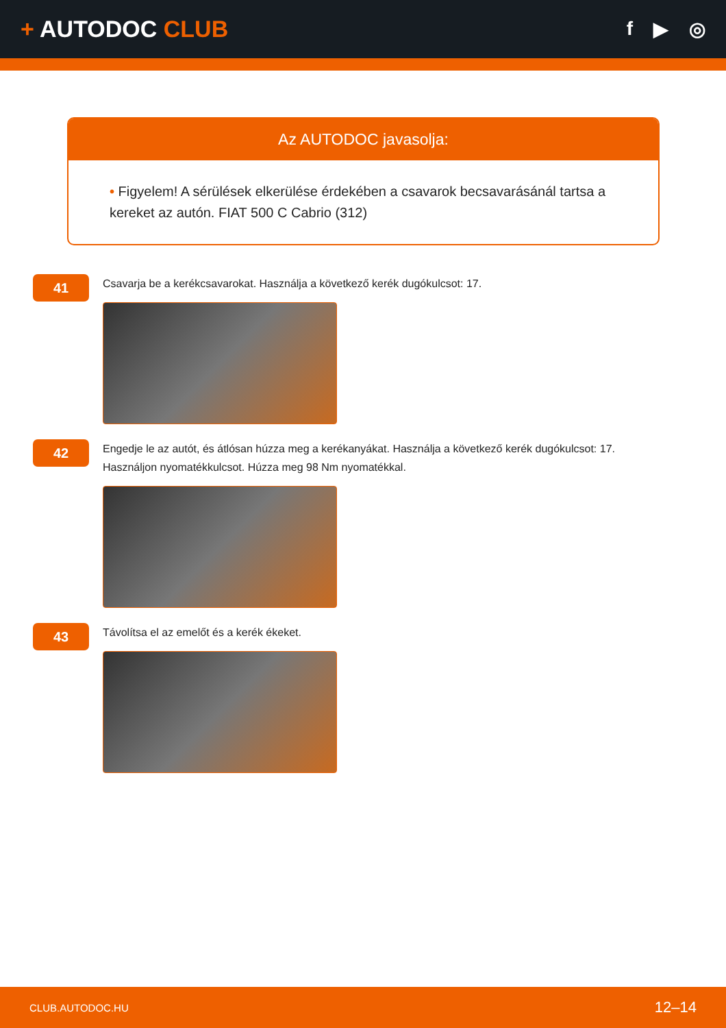+ AUTODOC CLUB
f ▶ ◎
Az AUTODOC javasolja:
• Figyelem! A sérülések elkerülése érdekében a csavarok becsavarásánál tartsa a kereket az autón. FIAT 500 C Cabrio (312)
41
Csavarja be a kerékcsavarokat. Használja a következő kerék dugókulcsot: 17.
42
Engedje le az autót, és átlósan húzza meg a kerékanyákat. Használja a következő kerék dugókulcsot: 17.
Használjon nyomatékkulcsot. Húzza meg 98 Nm nyomatékkal.
43
Távolítsa el az emelőt és a kerék ékeket.
CLUB.AUTODOC.HU 12–14